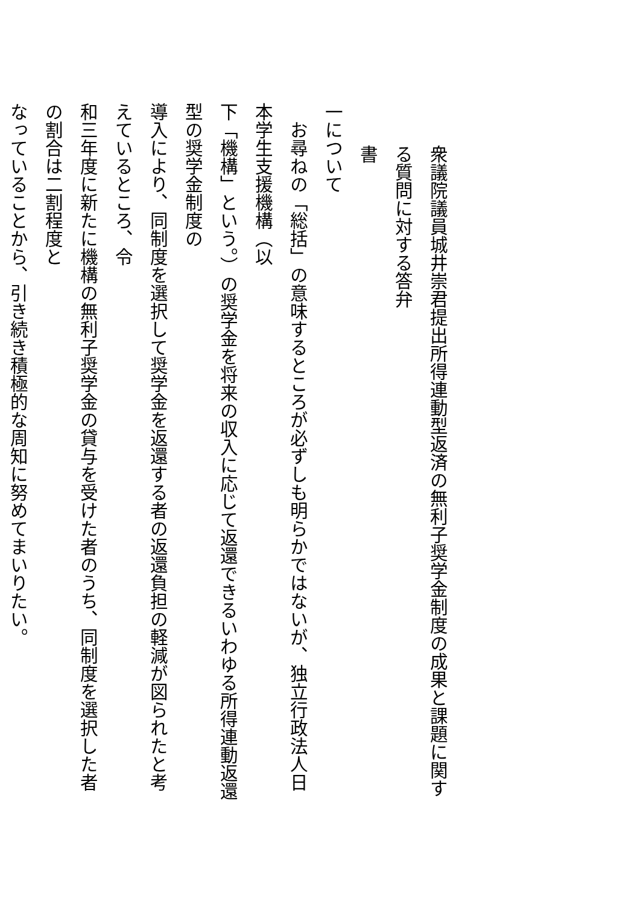衆議院議員城井崇君提出所得連動型返済の無利子奨学金制度の成果と課題に関する質問に対する答弁
書
一について
お尋ねの「総括」の意味するところが必ずしも明らかではないが、独立行政法人日本学生支援機構（以
下「機構」という。）の奨学金を将来の収入に応じて返還できるいわゆる所得連動返還型の奨学金制度の
導入により、同制度を選択して奨学金を返還する者の返還負担の軽減が図られたと考えているところ、令
和三年度に新たに機構の無利子奨学金の貸与を受けた者のうち、同制度を選択した者の割合は二割程度と
なっていることから、引き続き積極的な周知に努めてまいりたい。